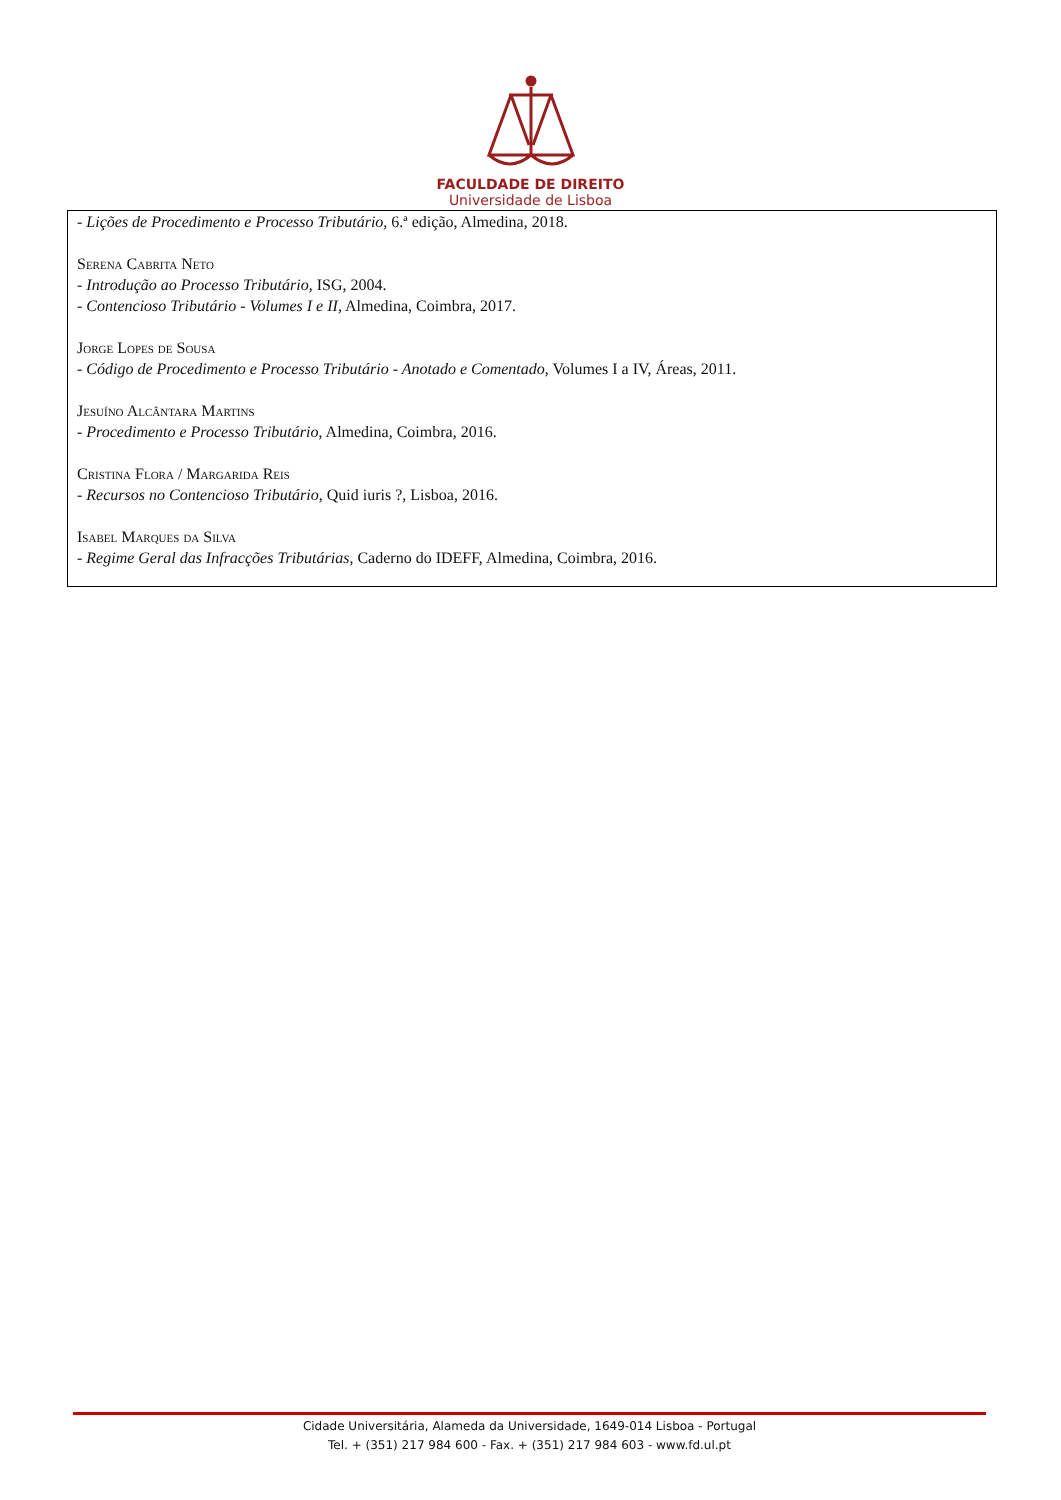FACULDADE DE DIREITO
Universidade de Lisboa
- Lições de Procedimento e Processo Tributário, 6.ª edição, Almedina, 2018.
Serena Cabrita Neto
- Introdução ao Processo Tributário, ISG, 2004.
- Contencioso Tributário - Volumes I e II, Almedina, Coimbra, 2017.
Jorge Lopes de Sousa
- Código de Procedimento e Processo Tributário - Anotado e Comentado, Volumes I a IV, Áreas, 2011.
Jesuíno Alcântara Martins
- Procedimento e Processo Tributário, Almedina, Coimbra, 2016.
Cristina Flora / Margarida Reis
- Recursos no Contencioso Tributário, Quid iuris ?, Lisboa, 2016.
Isabel Marques da Silva
- Regime Geral das Infracções Tributárias, Caderno do IDEFF, Almedina, Coimbra, 2016.
Cidade Universitária, Alameda da Universidade, 1649-014 Lisboa - Portugal
Tel. + (351) 217 984 600 - Fax. + (351) 217 984 603 - www.fd.ul.pt